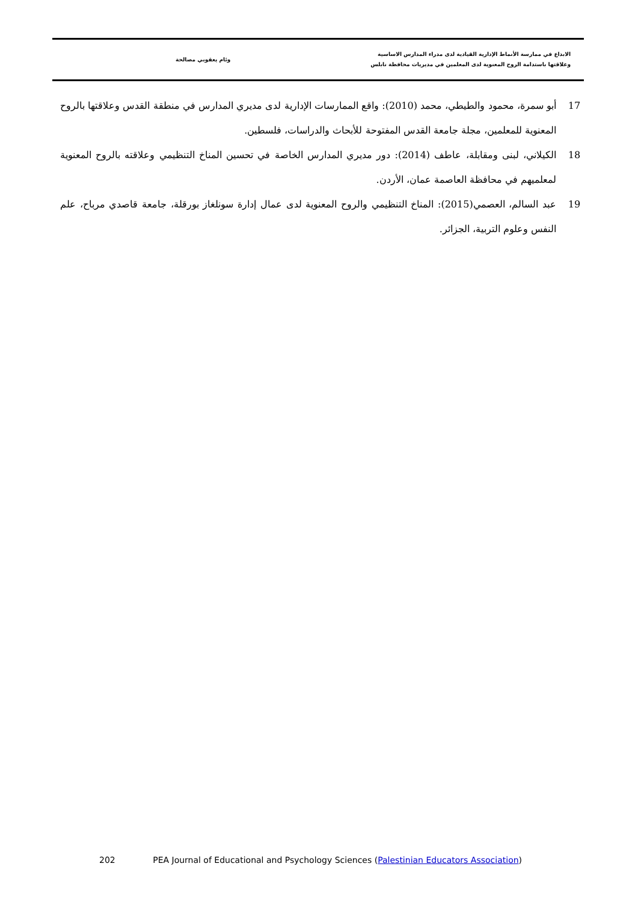الابداع في ممارسة الأنماط الإدارية القيادية لدى مدراء المدارس الاساسية
وعلاقتها باستدامة الروح المعنوية لدى المعلمين في مديريات محافظة نابلس
وئام يعقوبي مصالحة
17 أبو سمرة، محمود والطيطي، محمد (2010): واقع الممارسات الإدارية لدى مديري المدارس في منطقة القدس وعلاقتها بالروح المعنوية للمعلمين، مجلة جامعة القدس المفتوحة للأبحاث والدراسات، فلسطين.
18 الكيلاني، لبنى ومقابلة، عاطف (2014): دور مديري المدارس الخاصة في تحسين المناخ التنظيمي وعلاقته بالروح المعنوية لمعلميهم في محافظة العاصمة عمان، الأردن.
19 عبد السالم، العصمي(2015): المناخ التنظيمي والروح المعنوية لدى عمال إدارة سونلغاز بورقلة، جامعة قاصدي مرباح، علم النفس وعلوم التربية، الجزائر.
202 PEA Journal of Educational and Psychology Sciences (Palestinian Educators Association)